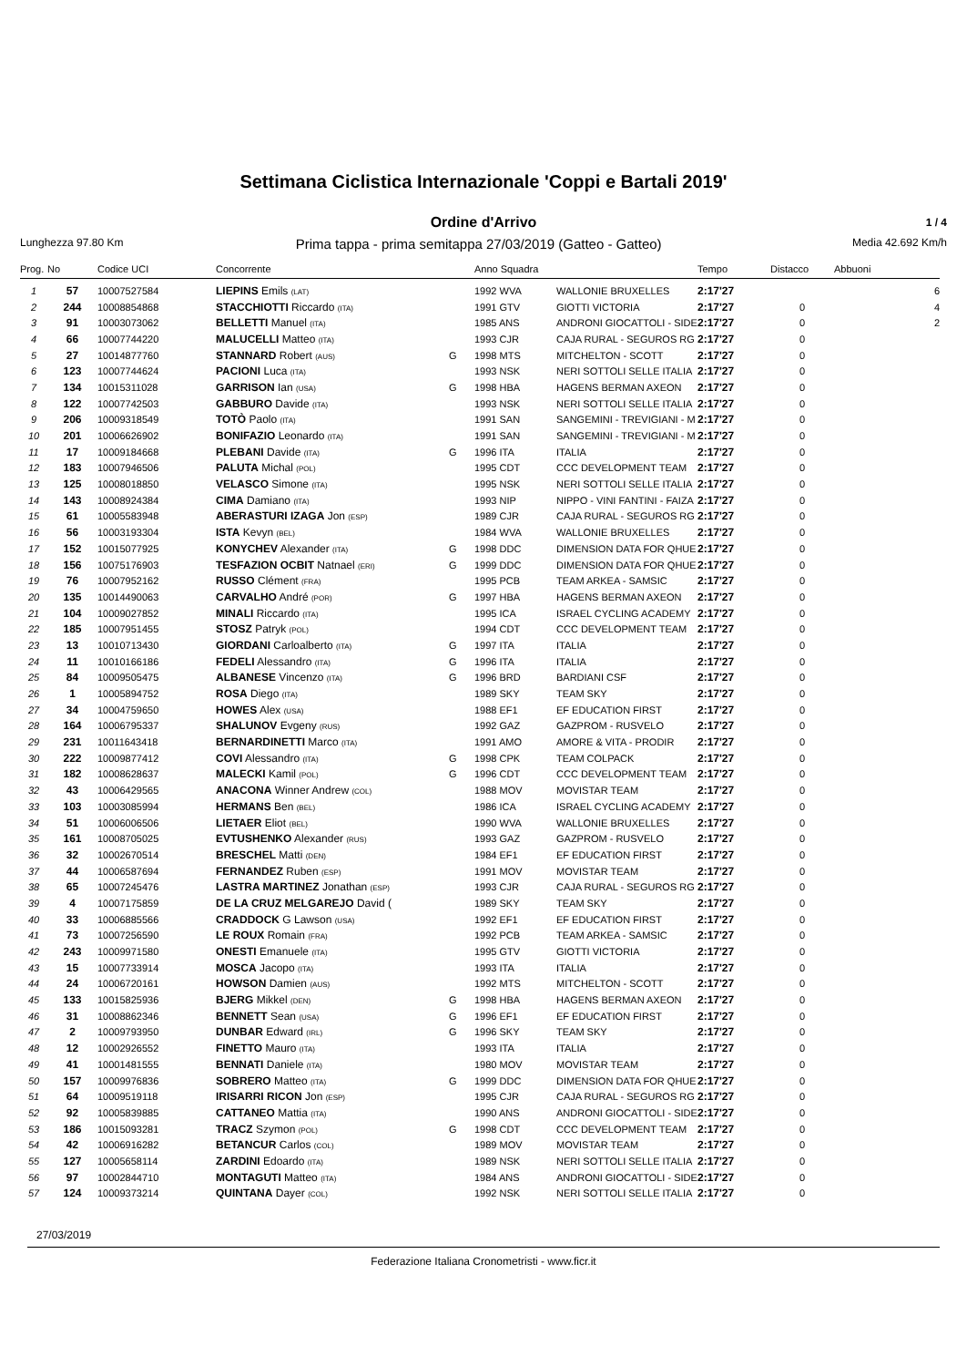Settimana Ciclistica Internazionale 'Coppi e Bartali 2019'
Ordine d'Arrivo 1 / 4
Lunghezza 97.80 Km Prima tappa - prima semitappa 27/03/2019 (Gatteo - Gatteo) Media 42.692 Km/h
| Prog. | No | Codice UCI | Concorrente | | Anno Squadra | | Tempo | Distacco | Abbuoni |
| --- | --- | --- | --- | --- | --- | --- | --- | --- | --- |
| 1 | 57 | 10007527584 | LIEPINS Emils (LAT) | | 1992 WVA | WALLONIE BRUXELLES | 2:17'27 | | 6 |
| 2 | 244 | 10008854868 | STACCHIOTTI Riccardo (ITA) | | 1991 GTV | GIOTTI VICTORIA | 2:17'27 | 0 | 4 |
| 3 | 91 | 10003073062 | BELLETTI Manuel (ITA) | | 1985 ANS | ANDRONI GIOCATTOLI - SIDE | 2:17'27 | 0 | 2 |
| 4 | 66 | 10007744220 | MALUCELLI Matteo (ITA) | | 1993 CJR | CAJA RURAL - SEGUROS RG | 2:17'27 | 0 | |
| 5 | 27 | 10014877760 | STANNARD Robert (AUS) | G | 1998 MTS | MITCHELTON - SCOTT | 2:17'27 | 0 | |
| 6 | 123 | 10007744624 | PACIONI Luca (ITA) | | 1993 NSK | NERI SOTTOLI SELLE ITALIA | 2:17'27 | 0 | |
| 7 | 134 | 10015311028 | GARRISON Ian (USA) | G | 1998 HBA | HAGENS BERMAN AXEON | 2:17'27 | 0 | |
| 8 | 122 | 10007742503 | GABBURO Davide (ITA) | | 1993 NSK | NERI SOTTOLI SELLE ITALIA | 2:17'27 | 0 | |
| 9 | 206 | 10009318549 | TOTÒ Paolo (ITA) | | 1991 SAN | SANGEMINI - TREVIGIANI - M | 2:17'27 | 0 | |
| 10 | 201 | 10006626902 | BONIFAZIO Leonardo (ITA) | | 1991 SAN | SANGEMINI - TREVIGIANI - M | 2:17'27 | 0 | |
| 11 | 17 | 10009184668 | PLEBANI Davide (ITA) | G | 1996 ITA | ITALIA | 2:17'27 | 0 | |
| 12 | 183 | 10007946506 | PALUTA Michal (POL) | | 1995 CDT | CCC DEVELOPMENT TEAM | 2:17'27 | 0 | |
| 13 | 125 | 10008018850 | VELASCO Simone (ITA) | | 1995 NSK | NERI SOTTOLI SELLE ITALIA | 2:17'27 | 0 | |
| 14 | 143 | 10008924384 | CIMA Damiano (ITA) | | 1993 NIP | NIPPO - VINI FANTINI - FAIZA | 2:17'27 | 0 | |
| 15 | 61 | 10005583948 | ABERASTURI IZAGA Jon (ESP) | | 1989 CJR | CAJA RURAL - SEGUROS RG | 2:17'27 | 0 | |
| 16 | 56 | 10003193304 | ISTA Kevyn (BEL) | | 1984 WVA | WALLONIE BRUXELLES | 2:17'27 | 0 | |
| 17 | 152 | 10015077925 | KONYCHEV Alexander (ITA) | G | 1998 DDC | DIMENSION DATA FOR QHUE | 2:17'27 | 0 | |
| 18 | 156 | 10075176903 | TESFAZION OCBIT Natnael (ERI) | G | 1999 DDC | DIMENSION DATA FOR QHUE | 2:17'27 | 0 | |
| 19 | 76 | 10007952162 | RUSSO Clément (FRA) | | 1995 PCB | TEAM ARKEA - SAMSIC | 2:17'27 | 0 | |
| 20 | 135 | 10014490063 | CARVALHO André (POR) | G | 1997 HBA | HAGENS BERMAN AXEON | 2:17'27 | 0 | |
| 21 | 104 | 10009027852 | MINALI Riccardo (ITA) | | 1995 ICA | ISRAEL CYCLING ACADEMY | 2:17'27 | 0 | |
| 22 | 185 | 10007951455 | STOSZ Patryk (POL) | | 1994 CDT | CCC DEVELOPMENT TEAM | 2:17'27 | 0 | |
| 23 | 13 | 10010713430 | GIORDANI Carloalberto (ITA) | G | 1997 ITA | ITALIA | 2:17'27 | 0 | |
| 24 | 11 | 10010166186 | FEDELI Alessandro (ITA) | G | 1996 ITA | ITALIA | 2:17'27 | 0 | |
| 25 | 84 | 10009505475 | ALBANESE Vincenzo (ITA) | G | 1996 BRD | BARDIANI CSF | 2:17'27 | 0 | |
| 26 | 1 | 10005894752 | ROSA Diego (ITA) | | 1989 SKY | TEAM SKY | 2:17'27 | 0 | |
| 27 | 34 | 10004759650 | HOWES Alex (USA) | | 1988 EF1 | EF EDUCATION FIRST | 2:17'27 | 0 | |
| 28 | 164 | 10006795337 | SHALUNOV Evgeny (RUS) | | 1992 GAZ | GAZPROM - RUSVELO | 2:17'27 | 0 | |
| 29 | 231 | 10011643418 | BERNARDINETTI Marco (ITA) | | 1991 AMO | AMORE & VITA - PRODIR | 2:17'27 | 0 | |
| 30 | 222 | 10009877412 | COVI Alessandro (ITA) | G | 1998 CPK | TEAM COLPACK | 2:17'27 | 0 | |
| 31 | 182 | 10008628637 | MALECKI Kamil (POL) | G | 1996 CDT | CCC DEVELOPMENT TEAM | 2:17'27 | 0 | |
| 32 | 43 | 10006429565 | ANACONA Winner Andrew (COL) | | 1988 MOV | MOVISTAR TEAM | 2:17'27 | 0 | |
| 33 | 103 | 10003085994 | HERMANS Ben (BEL) | | 1986 ICA | ISRAEL CYCLING ACADEMY | 2:17'27 | 0 | |
| 34 | 51 | 10006006506 | LIETAER Eliot (BEL) | | 1990 WVA | WALLONIE BRUXELLES | 2:17'27 | 0 | |
| 35 | 161 | 10008705025 | EVTUSHENKO Alexander (RUS) | | 1993 GAZ | GAZPROM - RUSVELO | 2:17'27 | 0 | |
| 36 | 32 | 10002670514 | BRESCHEL Matti (DEN) | | 1984 EF1 | EF EDUCATION FIRST | 2:17'27 | 0 | |
| 37 | 44 | 10006587694 | FERNANDEZ Ruben (ESP) | | 1991 MOV | MOVISTAR TEAM | 2:17'27 | 0 | |
| 38 | 65 | 10007245476 | LASTRA MARTINEZ Jonathan (ESP) | | 1993 CJR | CAJA RURAL - SEGUROS RG | 2:17'27 | 0 | |
| 39 | 4 | 10007175859 | DE LA CRUZ MELGAREJO David ( | | 1989 SKY | TEAM SKY | 2:17'27 | 0 | |
| 40 | 33 | 10006885566 | CRADDOCK G Lawson (USA) | | 1992 EF1 | EF EDUCATION FIRST | 2:17'27 | 0 | |
| 41 | 73 | 10007256590 | LE ROUX Romain (FRA) | | 1992 PCB | TEAM ARKEA - SAMSIC | 2:17'27 | 0 | |
| 42 | 243 | 10009971580 | ONESTI Emanuele (ITA) | | 1995 GTV | GIOTTI VICTORIA | 2:17'27 | 0 | |
| 43 | 15 | 10007733914 | MOSCA Jacopo (ITA) | | 1993 ITA | ITALIA | 2:17'27 | 0 | |
| 44 | 24 | 10006720161 | HOWSON Damien (AUS) | | 1992 MTS | MITCHELTON - SCOTT | 2:17'27 | 0 | |
| 45 | 133 | 10015825936 | BJERG Mikkel (DEN) | G | 1998 HBA | HAGENS BERMAN AXEON | 2:17'27 | 0 | |
| 46 | 31 | 10008862346 | BENNETT Sean (USA) | G | 1996 EF1 | EF EDUCATION FIRST | 2:17'27 | 0 | |
| 47 | 2 | 10009793950 | DUNBAR Edward (IRL) | G | 1996 SKY | TEAM SKY | 2:17'27 | 0 | |
| 48 | 12 | 10002926552 | FINETTO Mauro (ITA) | | 1993 ITA | ITALIA | 2:17'27 | 0 | |
| 49 | 41 | 10001481555 | BENNATI Daniele (ITA) | | 1980 MOV | MOVISTAR TEAM | 2:17'27 | 0 | |
| 50 | 157 | 10009976836 | SOBRERO Matteo (ITA) | G | 1999 DDC | DIMENSION DATA FOR QHUE | 2:17'27 | 0 | |
| 51 | 64 | 10009519118 | IRISARRI RICON Jon (ESP) | | 1995 CJR | CAJA RURAL - SEGUROS RG | 2:17'27 | 0 | |
| 52 | 92 | 10005839885 | CATTANEO Mattia (ITA) | | 1990 ANS | ANDRONI GIOCATTOLI - SIDE | 2:17'27 | 0 | |
| 53 | 186 | 10015093281 | TRACZ Szymon (POL) | G | 1998 CDT | CCC DEVELOPMENT TEAM | 2:17'27 | 0 | |
| 54 | 42 | 10006916282 | BETANCUR Carlos (COL) | | 1989 MOV | MOVISTAR TEAM | 2:17'27 | 0 | |
| 55 | 127 | 10005658114 | ZARDINI Edoardo (ITA) | | 1989 NSK | NERI SOTTOLI SELLE ITALIA | 2:17'27 | 0 | |
| 56 | 97 | 10002844710 | MONTAGUTI Matteo (ITA) | | 1984 ANS | ANDRONI GIOCATTOLI - SIDE | 2:17'27 | 0 | |
| 57 | 124 | 10009373214 | QUINTANA Dayer (COL) | | 1992 NSK | NERI SOTTOLI SELLE ITALIA | 2:17'27 | 0 | |
27/03/2019
Federazione Italiana Cronometristi - www.ficr.it